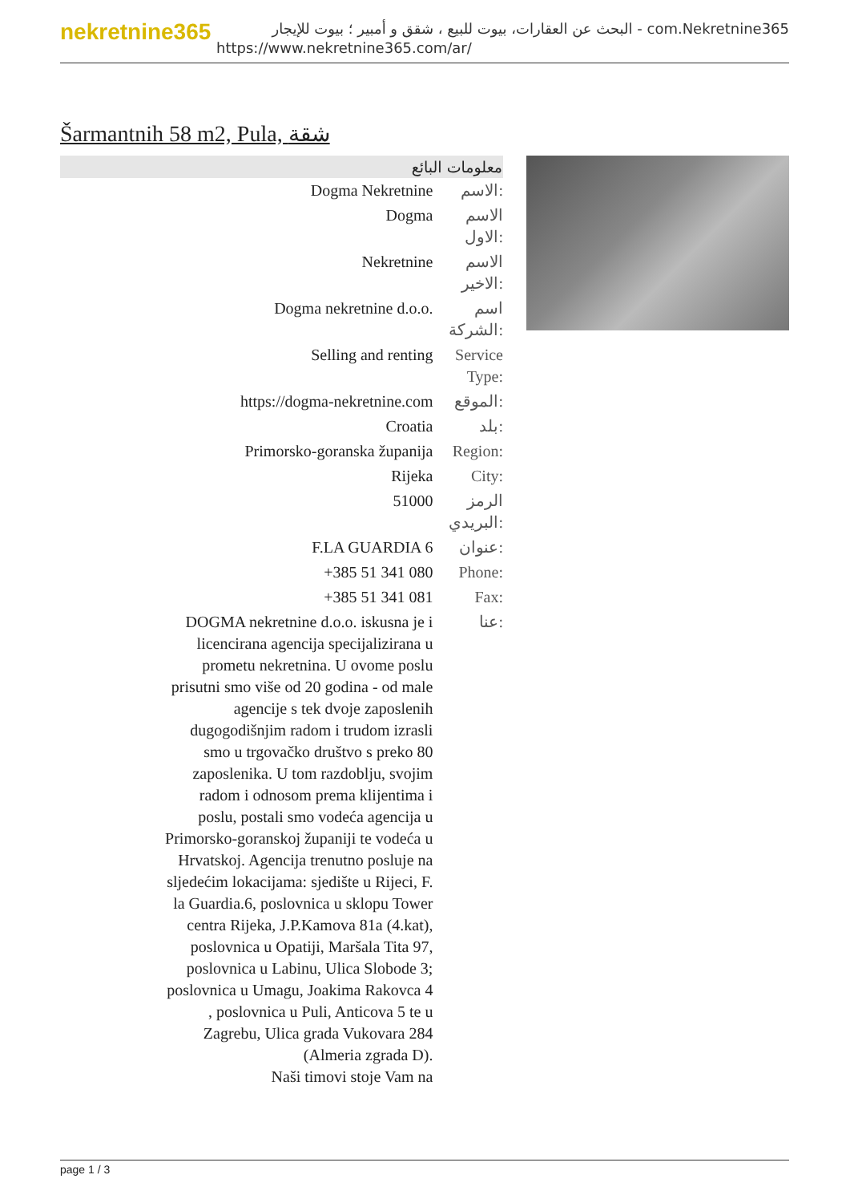nekretnine365
البحث عن العقارات، بيوت للبيع ، شقق و أمبير ؛ بيوت للإيجار - com.Nekretnine365
https://www.nekretnine365.com/ar/
Šarmantnih 58 m2, Pula, شقة
| معلومات البائع | |
| --- | --- |
| Dogma Nekretnine | الاسم: |
| Dogma | الاسم الاول: |
| Nekretnine | الاسم الاخير: |
| Dogma nekretnine d.o.o. | اسم الشركة: |
| Selling and renting | Service Type: |
| https://dogma-nekretnine.com | الموقع: |
| Croatia | بلد: |
| Primorsko-goranska županija | Region: |
| Rijeka | City: |
| 51000 | الرمز البريدي: |
| F.LA GUARDIA 6 | عنوان: |
| +385 51 341 080 | Phone: |
| +385 51 341 081 | Fax: |
| DOGMA nekretnine d.o.o. iskusna je i licencirana agencija specijalizirana u prometu nekretnina. U ovome poslu prisutni smo više od 20 godina - od male agencije s tek dvoje zaposlenih dugogodišnjim radom i trudom izrasli smo u trgovačko društvo s preko 80 zaposlenika. U tom razdoblju, svojim radom i odnosom prema klijentima i poslu, postali smo vodeća agencija u Primorsko-goranskoj županiji te vodeća u Hrvatskoj. Agencija trenutno posluje na sljedećim lokacijama: sjedište u Rijeci, F. la Guardia.6, poslovnica u sklopu Tower centra Rijeka, J.P.Kamova 81a (4.kat), poslovnica u Opatiji, Maršala Tita 97, poslovnica u Labinu, Ulica Slobode 3; poslovnica u Umagu, Joakima Rakovca 4 , poslovnica u Puli, Anticova 5 te u Zagrebu, Ulica grada Vukovara 284 (Almeria zgrada D). Naši timovi stoje Vam na | عنا: |
page 1 / 3